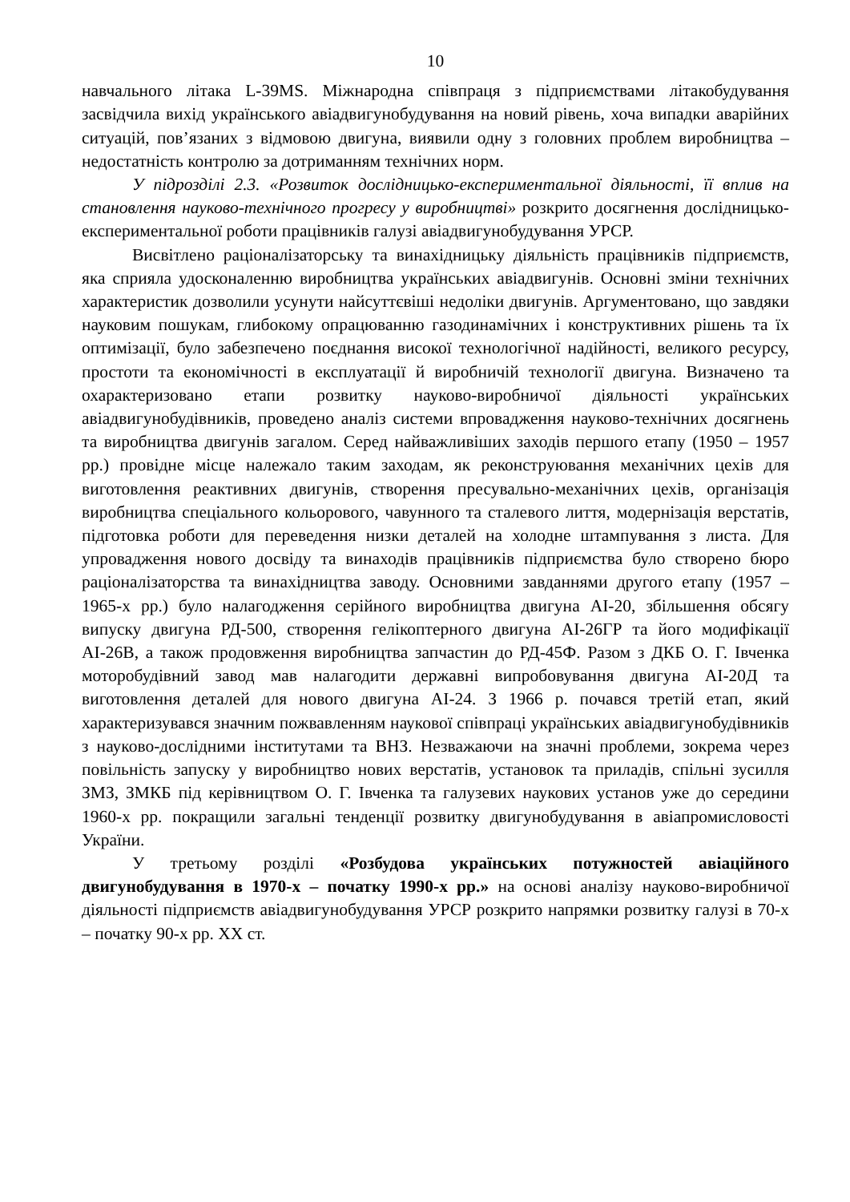10
навчального літака L-39MS. Міжнародна співпраця з підприємствами літакобудування засвідчила вихід українського авіадвигунобудування на новий рівень, хоча випадки аварійних ситуацій, пов’язаних з відмовою двигуна, виявили одну з головних проблем виробництва – недостатність контролю за дотриманням технічних норм.
У підрозділі 2.3. «Розвиток дослідницько-експериментальної діяльності, її вплив на становлення науково-технічного прогресу у виробництві» розкрито досягнення дослідницько-експериментальної роботи працівників галузі авіадвигунобудування УРСР.
Висвітлено раціоналізаторську та винахідницьку діяльність працівників підприємств, яка сприяла удосконаленню виробництва українських авіадвигунів. Основні зміни технічних характеристик дозволили усунути найсуттєвіші недоліки двигунів. Аргументовано, що завдяки науковим пошукам, глибокому опрацюванню газодинамічних і конструктивних рішень та їх оптимізації, було забезпечено поєднання високої технологічної надійності, великого ресурсу, простоти та економічності в експлуатації й виробничій технології двигуна. Визначено та охарактеризовано етапи розвитку науково-виробничої діяльності українських авіадвигунобудівників, проведено аналіз системи впровадження науково-технічних досягнень та виробництва двигунів загалом. Серед найважливіших заходів першого етапу (1950 – 1957 рр.) провідне місце належало таким заходам, як реконструювання механічних цехів для виготовлення реактивних двигунів, створення пресувально-механічних цехів, організація виробництва спеціального кольорового, чавунного та сталевого лиття, модернізація верстатів, підготовка роботи для переведення низки деталей на холодне штампування з листа. Для упровадження нового досвіду та винаходів працівників підприємства було створено бюро раціоналізаторства та винахідництва заводу. Основними завданнями другого етапу (1957 – 1965-х рр.) було налагодження серійного виробництва двигуна АІ-20, збільшення обсягу випуску двигуна РД-500, створення гелікоптерного двигуна АІ-26ГР та його модифікації АІ-26В, а також продовження виробництва запчастин до РД-45Ф. Разом з ДКБ О. Г. Івченка моторобудівний завод мав налагодити державні випробовування двигуна АІ-20Д та виготовлення деталей для нового двигуна АІ-24. З 1966 р. почався третій етап, який характеризувався значним пожвавленням наукової співпраці українських авіадвигунобудівників з науково-дослідними інститутами та ВНЗ. Незважаючи на значні проблеми, зокрема через повільність запуску у виробництво нових верстатів, установок та приладів, спільні зусилля ЗМЗ, ЗМКБ під керівництвом О. Г. Івченка та галузевих наукових установ уже до середини 1960-х рр. покращили загальні тенденції розвитку двигунобудування в авіапромисловості України.
У третьому розділі «Розбудова українських потужностей авіаційного двигунобудування в 1970-х – початку 1990-х рр.» на основі аналізу науково-виробничої діяльності підприємств авіадвигунобудування УРСР розкрито напрямки розвитку галузі в 70-х – початку 90-х рр. ХХ ст.